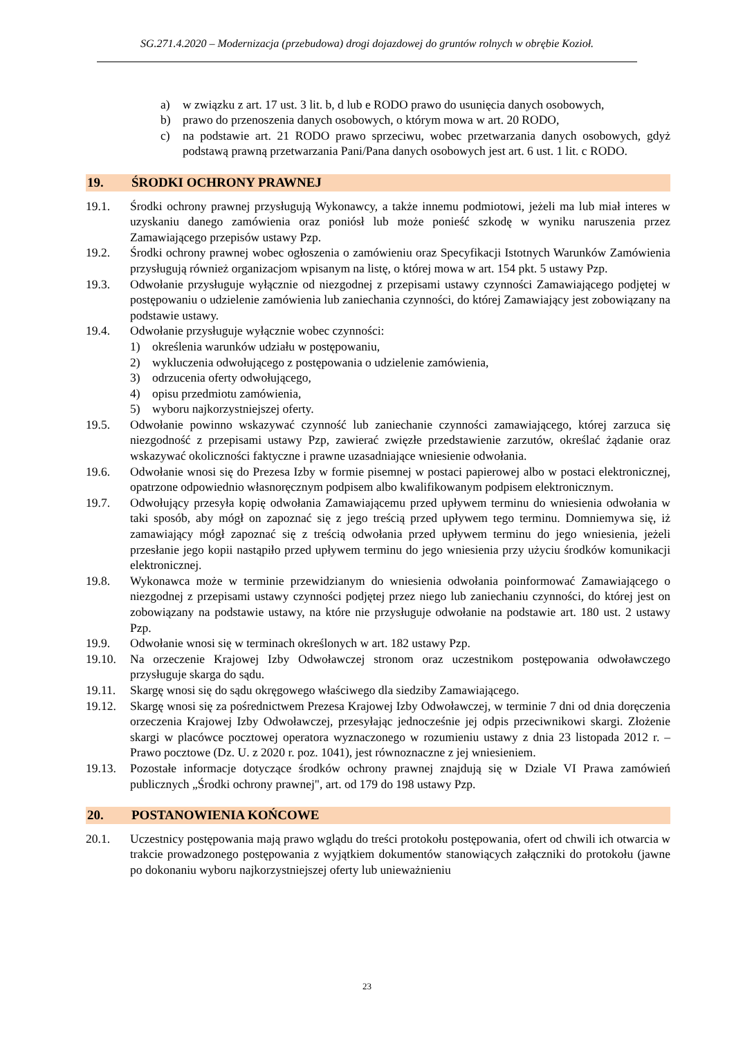SG.271.4.2020 – Modernizacja (przebudowa) drogi dojazdowej do gruntów rolnych w obrębie Kozioł.
a) w związku z art. 17 ust. 3 lit. b, d lub e RODO prawo do usunięcia danych osobowych,
b) prawo do przenoszenia danych osobowych, o którym mowa w art. 20 RODO,
c) na podstawie art. 21 RODO prawo sprzeciwu, wobec przetwarzania danych osobowych, gdyż podstawą prawną przetwarzania Pani/Pana danych osobowych jest art. 6 ust. 1 lit. c RODO.
19. ŚRODKI OCHRONY PRAWNEJ
19.1. Środki ochrony prawnej przysługują Wykonawcy, a także innemu podmiotowi, jeżeli ma lub miał interes w uzyskaniu danego zamówienia oraz poniósł lub może ponieść szkodę w wyniku naruszenia przez Zamawiającego przepisów ustawy Pzp.
19.2. Środki ochrony prawnej wobec ogłoszenia o zamówieniu oraz Specyfikacji Istotnych Warunków Zamówienia przysługują również organizacjom wpisanym na listę, o której mowa w art. 154 pkt. 5 ustawy Pzp.
19.3. Odwołanie przysługuje wyłącznie od niezgodnej z przepisami ustawy czynności Zamawiającego podjętej w postępowaniu o udzielenie zamówienia lub zaniechania czynności, do której Zamawiający jest zobowiązany na podstawie ustawy.
19.4. Odwołanie przysługuje wyłącznie wobec czynności:
1) określenia warunków udziału w postępowaniu,
2) wykluczenia odwołującego z postępowania o udzielenie zamówienia,
3) odrzucenia oferty odwołującego,
4) opisu przedmiotu zamówienia,
5) wyboru najkorzystniejszej oferty.
19.5. Odwołanie powinno wskazywać czynność lub zaniechanie czynności zamawiającego, której zarzuca się niezgodność z przepisami ustawy Pzp, zawierać zwięzłe przedstawienie zarzutów, określać żądanie oraz wskazywać okoliczności faktyczne i prawne uzasadniające wniesienie odwołania.
19.6. Odwołanie wnosi się do Prezesa Izby w formie pisemnej w postaci papierowej albo w postaci elektronicznej, opatrzone odpowiednio własnoręcznym podpisem albo kwalifikowanym podpisem elektronicznym.
19.7. Odwołujący przesyła kopię odwołania Zamawiającemu przed upływem terminu do wniesienia odwołania w taki sposób, aby mógł on zapoznać się z jego treścią przed upływem tego terminu. Domniemywa się, iż zamawiający mógł zapoznać się z treścią odwołania przed upływem terminu do jego wniesienia, jeżeli przesłanie jego kopii nastąpiło przed upływem terminu do jego wniesienia przy użyciu środków komunikacji elektronicznej.
19.8. Wykonawca może w terminie przewidzianym do wniesienia odwołania poinformować Zamawiającego o niezgodnej z przepisami ustawy czynności podjętej przez niego lub zaniechaniu czynności, do której jest on zobowiązany na podstawie ustawy, na które nie przysługuje odwołanie na podstawie art. 180 ust. 2 ustawy Pzp.
19.9. Odwołanie wnosi się w terminach określonych w art. 182 ustawy Pzp.
19.10. Na orzeczenie Krajowej Izby Odwoławczej stronom oraz uczestnikom postępowania odwoławczego przysługuje skarga do sądu.
19.11. Skargę wnosi się do sądu okręgowego właściwego dla siedziby Zamawiającego.
19.12. Skargę wnosi się za pośrednictwem Prezesa Krajowej Izby Odwoławczej, w terminie 7 dni od dnia doręczenia orzeczenia Krajowej Izby Odwoławczej, przesyłając jednocześnie jej odpis przeciwnikowi skargi. Złożenie skargi w placówce pocztowej operatora wyznaczonego w rozumieniu ustawy z dnia 23 listopada 2012 r. – Prawo pocztowe (Dz. U. z 2020 r. poz. 1041), jest równoznaczne z jej wniesieniem.
19.13. Pozostałe informacje dotyczące środków ochrony prawnej znajdują się w Dziale VI Prawa zamówień publicznych „Środki ochrony prawnej", art. od 179 do 198 ustawy Pzp.
20. POSTANOWIENIA KOŃCOWE
20.1. Uczestnicy postępowania mają prawo wglądu do treści protokołu postępowania, ofert od chwili ich otwarcia w trakcie prowadzonego postępowania z wyjątkiem dokumentów stanowiących załączniki do protokołu (jawne po dokonaniu wyboru najkorzystniejszej oferty lub unieważnieniu
23